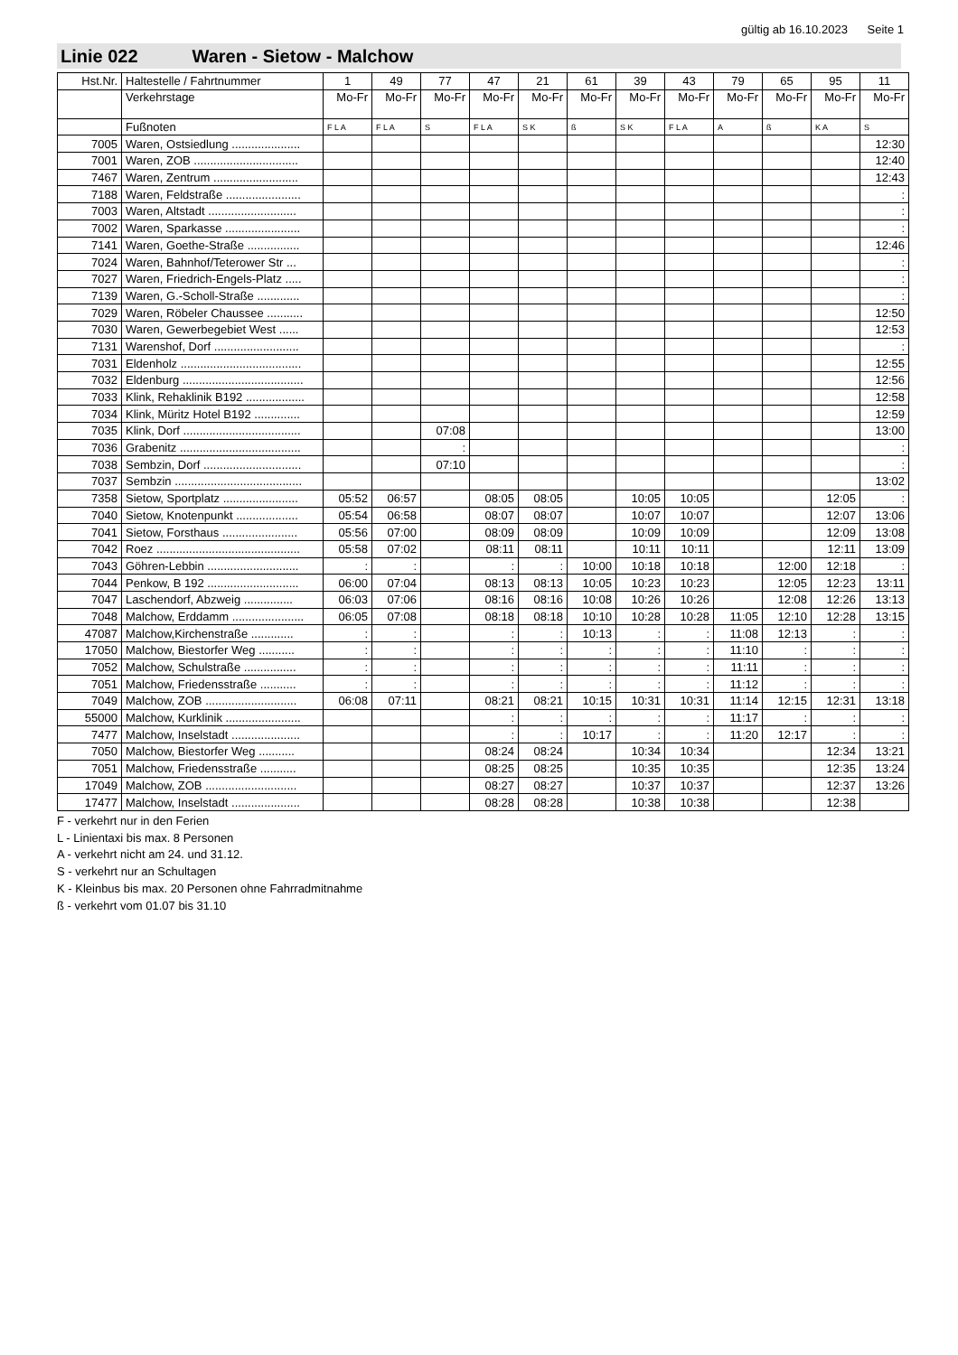gültig ab 16.10.2023 Seite 1
Linie 022 Waren - Sietow - Malchow
| Hst.Nr. | Haltestelle / Fahrtnummer | 1 | 49 | 77 | 47 | 21 | 61 | 39 | 43 | 79 | 65 | 95 | 11 |
| --- | --- | --- | --- | --- | --- | --- | --- | --- | --- | --- | --- | --- | --- |
| | Verkehrstage | Mo-Fr | Mo-Fr | Mo-Fr | Mo-Fr | Mo-Fr | Mo-Fr | Mo-Fr | Mo-Fr | Mo-Fr | Mo-Fr | Mo-Fr | Mo-Fr |
| | Fußnoten | F L A | F L A | S | F L A | S K | ß | S K | F L A | A | ß | K A | S |
| 7005 | Waren, Ostsiedlung ..................... | | | | | | | | | | | | 12:30 |
| 7001 | Waren, ZOB ................................ | | | | | | | | | | | | 12:40 |
| 7467 | Waren, Zentrum .......................... | | | | | | | | | | | | 12:43 |
| 7188 | Waren, Feldstraße ....................... | | | | | | | | | | | | : |
| 7003 | Waren, Altstadt ........................... | | | | | | | | | | | | : |
| 7002 | Waren, Sparkasse ....................... | | | | | | | | | | | | : |
| 7141 | Waren, Goethe-Straße ................ | | | | | | | | | | | | 12:46 |
| 7024 | Waren, Bahnhof/Teterower Str ... | | | | | | | | | | | | : |
| 7027 | Waren, Friedrich-Engels-Platz ..... | | | | | | | | | | | | : |
| 7139 | Waren, G.-Scholl-Straße ............. | | | | | | | | | | | | : |
| 7029 | Waren, Röbeler Chaussee ........... | | | | | | | | | | | | 12:50 |
| 7030 | Waren, Gewerbegebiet West ...... | | | | | | | | | | | | 12:53 |
| 7131 | Warenshof, Dorf .......................... | | | | | | | | | | | | : |
| 7031 | Eldenholz ..................................... | | | | | | | | | | | | 12:55 |
| 7032 | Eldenburg ..................................... | | | | | | | | | | | | 12:56 |
| 7033 | Klink, Rehaklinik B192 .................. | | | | | | | | | | | | 12:58 |
| 7034 | Klink, Müritz Hotel B192 .............. | | | | | | | | | | | | 12:59 |
| 7035 | Klink, Dorf .................................... | | | 07:08 | | | | | | | | | 13:00 |
| 7036 | Grabenitz ..................................... | | | : | | | | | | | | | : |
| 7038 | Sembzin, Dorf .............................. | | | 07:10 | | | | | | | | | : |
| 7037 | Sembzin ....................................... | | | | | | | | | | | | 13:02 |
| 7358 | Sietow, Sportplatz ....................... | 05:52 | 06:57 | | 08:05 | 08:05 | | 10:05 | 10:05 | | | 12:05 | : |
| 7040 | Sietow, Knotenpunkt ................... | 05:54 | 06:58 | | 08:07 | 08:07 | | 10:07 | 10:07 | | | 12:07 | 13:06 |
| 7041 | Sietow, Forsthaus ....................... | 05:56 | 07:00 | | 08:09 | 08:09 | | 10:09 | 10:09 | | | 12:09 | 13:08 |
| 7042 | Roez ............................................ | 05:58 | 07:02 | | 08:11 | 08:11 | | 10:11 | 10:11 | | | 12:11 | 13:09 |
| 7043 | Göhren-Lebbin ............................ | : | : | | : | : | 10:00 | 10:18 | 10:18 | | 12:00 | 12:18 | : |
| 7044 | Penkow, B 192 ............................ | 06:00 | 07:04 | | 08:13 | 08:13 | 10:05 | 10:23 | 10:23 | | 12:05 | 12:23 | 13:11 |
| 7047 | Laschendorf, Abzweig ............... | 06:03 | 07:06 | | 08:16 | 08:16 | 10:08 | 10:26 | 10:26 | | 12:08 | 12:26 | 13:13 |
| 7048 | Malchow, Erddamm ...................... | 06:05 | 07:08 | | 08:18 | 08:18 | 10:10 | 10:28 | 10:28 | 11:05 | 12:10 | 12:28 | 13:15 |
| 47087 | Malchow,Kirchenstraße ............. | : | : | | : | : | 10:13 | : | : | 11:08 | 12:13 | : | : |
| 17050 | Malchow, Biestorfer Weg ........... | : | : | | : | : | : | : | : | 11:10 | : | : | : |
| 7052 | Malchow, Schulstraße ................ | : | : | | : | : | : | : | : | 11:11 | : | : | : |
| 7051 | Malchow, Friedensstraße ........... | : | : | | : | : | : | : | : | 11:12 | : | : | : |
| 7049 | Malchow, ZOB ............................ | 06:08 | 07:11 | | 08:21 | 08:21 | 10:15 | 10:31 | 10:31 | 11:14 | 12:15 | 12:31 | 13:18 |
| 55000 | Malchow, Kurklinik ....................... | | | | : | : | : | : | : | 11:17 | : | : | : |
| 7477 | Malchow, Inselstadt ..................... | | | | : | : | 10:17 | : | : | 11:20 | 12:17 | : | : |
| 7050 | Malchow, Biestorfer Weg ........... | | | | 08:24 | 08:24 | | 10:34 | 10:34 | | | 12:34 | 13:21 |
| 7051 | Malchow, Friedensstraße ........... | | | | 08:25 | 08:25 | | 10:35 | 10:35 | | | 12:35 | 13:24 |
| 17049 | Malchow, ZOB ............................ | | | | 08:27 | 08:27 | | 10:37 | 10:37 | | | 12:37 | 13:26 |
| 17477 | Malchow, Inselstadt ..................... | | | | 08:28 | 08:28 | | 10:38 | 10:38 | | | 12:38 | |
F - verkehrt nur in den Ferien
L - Linientaxi bis max. 8 Personen
A - verkehrt nicht am 24. und 31.12.
S - verkehrt nur an Schultagen
K - Kleinbus bis max. 20 Personen ohne Fahrradmitnahme
ß - verkehrt vom 01.07 bis 31.10